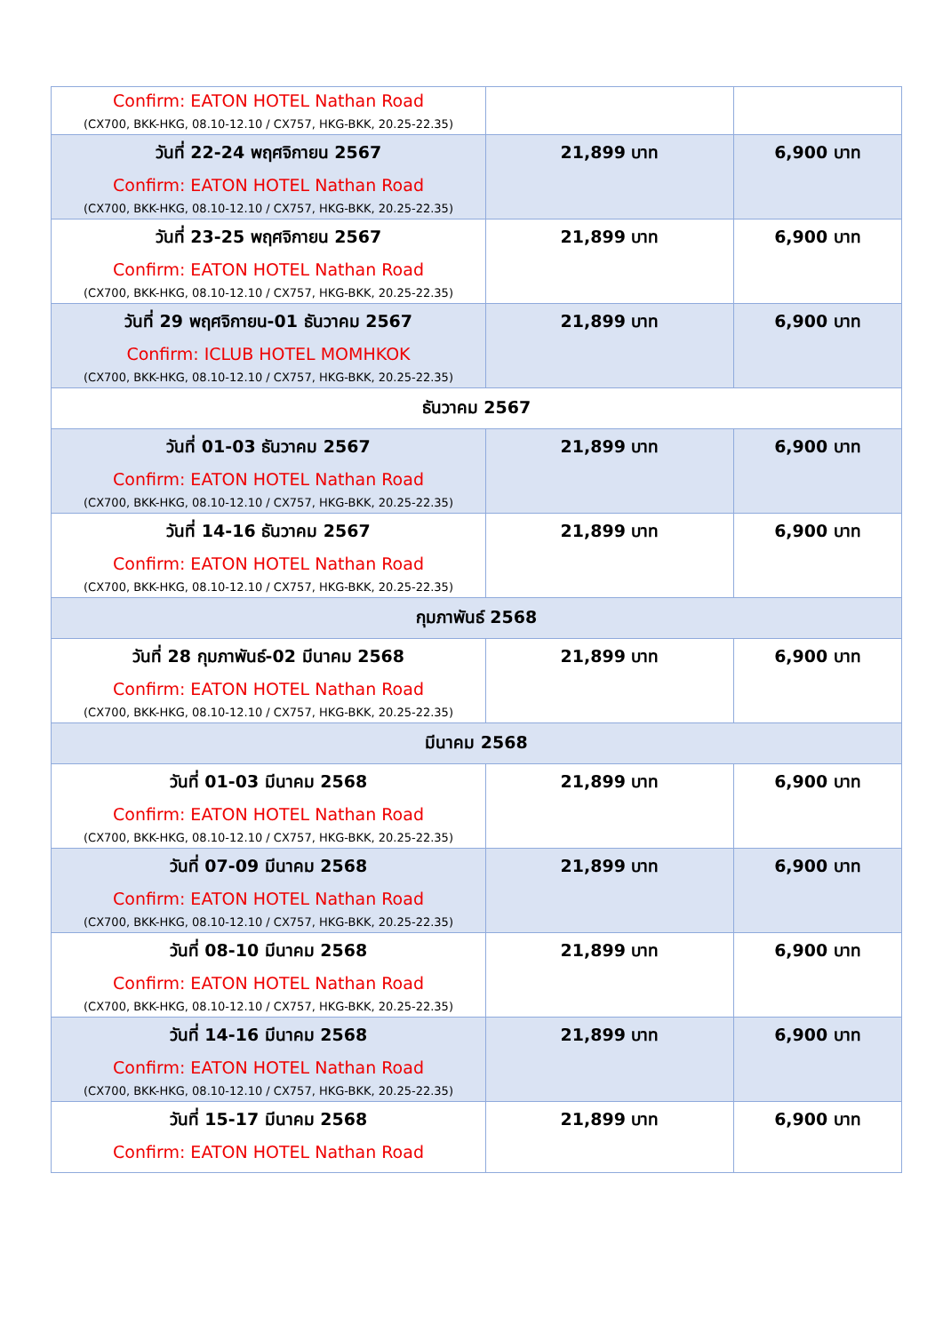| Confirm: EATON HOTEL Nathan Road (CX700, BKK-HKG, 08.10-12.10 / CX757, HKG-BKK, 20.25-22.35) | | |
| วันที่ 22-24 พฤศจิกายน 2567 Confirm: EATON HOTEL Nathan Road (CX700, BKK-HKG, 08.10-12.10 / CX757, HKG-BKK, 20.25-22.35) | 21,899 บาท | 6,900 บาท |
| วันที่ 23-25 พฤศจิกายน 2567 Confirm: EATON HOTEL Nathan Road (CX700, BKK-HKG, 08.10-12.10 / CX757, HKG-BKK, 20.25-22.35) | 21,899 บาท | 6,900 บาท |
| วันที่ 29 พฤศจิกายน-01 ธันวาคม 2567 Confirm: ICLUB HOTEL MOMHKOK (CX700, BKK-HKG, 08.10-12.10 / CX757, HKG-BKK, 20.25-22.35) | 21,899 บาท | 6,900 บาท |
| ธันวาคม 2567 | | |
| วันที่ 01-03 ธันวาคม 2567 Confirm: EATON HOTEL Nathan Road (CX700, BKK-HKG, 08.10-12.10 / CX757, HKG-BKK, 20.25-22.35) | 21,899 บาท | 6,900 บาท |
| วันที่ 14-16 ธันวาคม 2567 Confirm: EATON HOTEL Nathan Road (CX700, BKK-HKG, 08.10-12.10 / CX757, HKG-BKK, 20.25-22.35) | 21,899 บาท | 6,900 บาท |
| กุมภาพันธ์ 2568 | | |
| วันที่ 28 กุมภาพันธ์-02 มีนาคม 2568 Confirm: EATON HOTEL Nathan Road (CX700, BKK-HKG, 08.10-12.10 / CX757, HKG-BKK, 20.25-22.35) | 21,899 บาท | 6,900 บาท |
| มีนาคม 2568 | | |
| วันที่ 01-03 มีนาคม 2568 Confirm: EATON HOTEL Nathan Road (CX700, BKK-HKG, 08.10-12.10 / CX757, HKG-BKK, 20.25-22.35) | 21,899 บาท | 6,900 บาท |
| วันที่ 07-09 มีนาคม 2568 Confirm: EATON HOTEL Nathan Road (CX700, BKK-HKG, 08.10-12.10 / CX757, HKG-BKK, 20.25-22.35) | 21,899 บาท | 6,900 บาท |
| วันที่ 08-10 มีนาคม 2568 Confirm: EATON HOTEL Nathan Road (CX700, BKK-HKG, 08.10-12.10 / CX757, HKG-BKK, 20.25-22.35) | 21,899 บาท | 6,900 บาท |
| วันที่ 14-16 มีนาคม 2568 Confirm: EATON HOTEL Nathan Road (CX700, BKK-HKG, 08.10-12.10 / CX757, HKG-BKK, 20.25-22.35) | 21,899 บาท | 6,900 บาท |
| วันที่ 15-17 มีนาคม 2568 Confirm: EATON HOTEL Nathan Road | 21,899 บาท | 6,900 บาท |